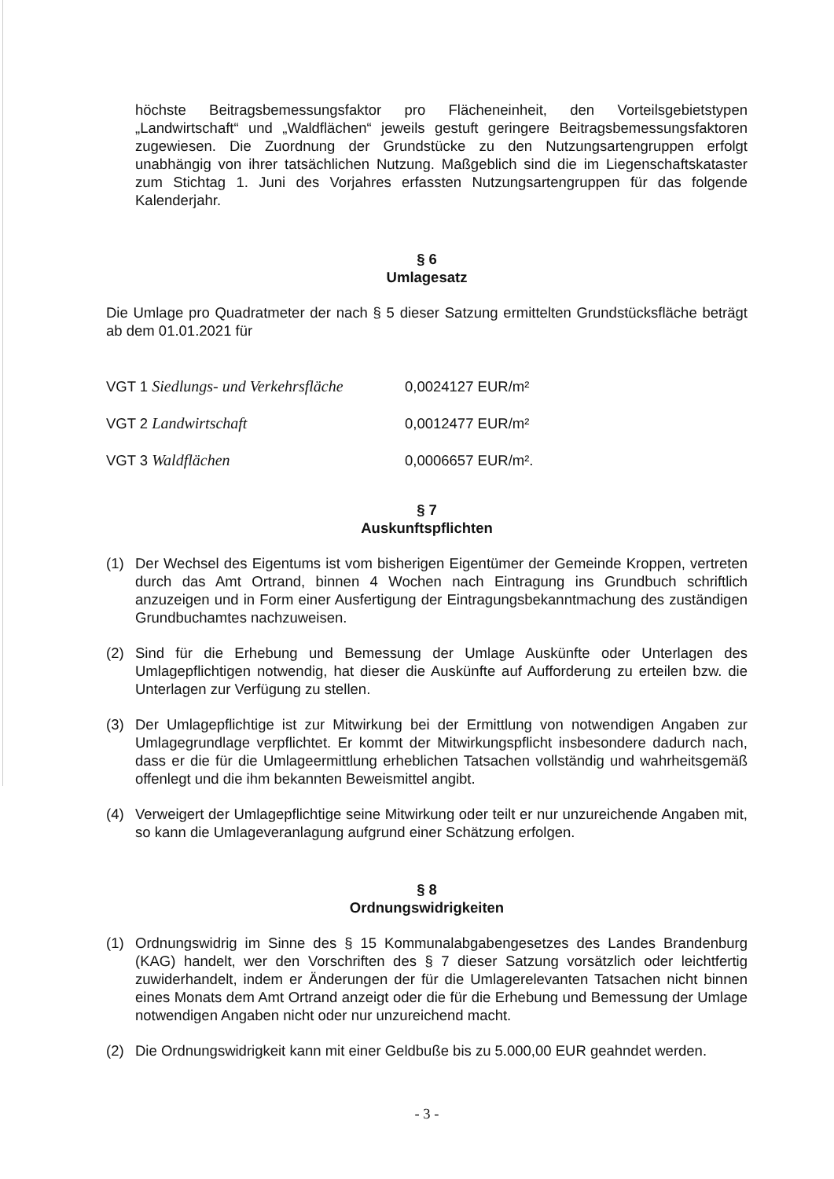höchste Beitragsbemessungsfaktor pro Flächeneinheit, den Vorteilsgebietstypen „Landwirtschaft“ und „Waldflächen“ jeweils gestuft geringere Beitragsbemessungsfaktoren zugewiesen. Die Zuordnung der Grundstücke zu den Nutzungsartengruppen erfolgt unabhängig von ihrer tatsächlichen Nutzung. Maßgeblich sind die im Liegenschaftskataster zum Stichtag 1. Juni des Vorjahres erfassten Nutzungsartengruppen für das folgende Kalenderjahr.
§ 6
Umlagesatz
Die Umlage pro Quadratmeter der nach § 5 dieser Satzung ermittelten Grundstücksfläche beträgt ab dem 01.01.2021 für
VGT 1 Siedlungs- und Verkehrsfläche 0,0024127 EUR/m²
VGT 2 Landwirtschaft 0,0012477 EUR/m²
VGT 3 Waldflächen 0,0006657 EUR/m².
§ 7
Auskunftspflichten
(1) Der Wechsel des Eigentums ist vom bisherigen Eigentümer der Gemeinde Kroppen, vertreten durch das Amt Ortrand, binnen 4 Wochen nach Eintragung ins Grundbuch schriftlich anzuzeigen und in Form einer Ausfertigung der Eintragungsbekanntmachung des zuständigen Grundbuchamtes nachzuweisen.
(2) Sind für die Erhebung und Bemessung der Umlage Auskünfte oder Unterlagen des Umlagepflichtigen notwendig, hat dieser die Auskünfte auf Aufforderung zu erteilen bzw. die Unterlagen zur Verfügung zu stellen.
(3) Der Umlagepflichtige ist zur Mitwirkung bei der Ermittlung von notwendigen Angaben zur Umlagegrundlage verpflichtet. Er kommt der Mitwirkungspflicht insbesondere dadurch nach, dass er die für die Umlageermittlung erheblichen Tatsachen vollständig und wahrheitsgemäß offenlegt und die ihm bekannten Beweismittel angibt.
(4) Verweigert der Umlagepflichtige seine Mitwirkung oder teilt er nur unzureichende Angaben mit, so kann die Umlageveranlagung aufgrund einer Schätzung erfolgen.
§ 8
Ordnungswidrigkeiten
(1) Ordnungswidrig im Sinne des § 15 Kommunalabgabengesetzes des Landes Brandenburg (KAG) handelt, wer den Vorschriften des § 7 dieser Satzung vorsätzlich oder leichtfertig zuwiderhandelt, indem er Änderungen der für die Umlagerelevanten Tatsachen nicht binnen eines Monats dem Amt Ortrand anzeigt oder die für die Erhebung und Bemessung der Umlage notwendigen Angaben nicht oder nur unzureichend macht.
(2) Die Ordnungswidrigkeit kann mit einer Geldbuße bis zu 5.000,00 EUR geahndet werden.
- 3 -